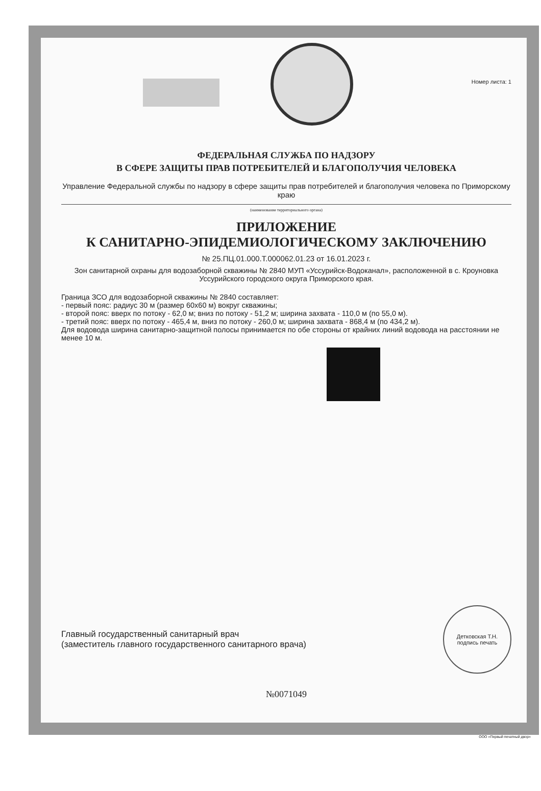Номер листа: 1
ФЕДЕРАЛЬНАЯ СЛУЖБА ПО НАДЗОРУ
В СФЕРЕ ЗАЩИТЫ ПРАВ ПОТРЕБИТЕЛЕЙ И БЛАГОПОЛУЧИЯ ЧЕЛОВЕКА
Управление Федеральной службы по надзору в сфере защиты прав потребителей и благополучия человека по Приморскому краю
(наименование территориального органа)
ПРИЛОЖЕНИЕ
К САНИТАРНО-ЭПИДЕМИОЛОГИЧЕСКОМУ ЗАКЛЮЧЕНИЮ
№ 25.ПЦ.01.000.Т.000062.01.23 от 16.01.2023 г.
Зон санитарной охраны для водозаборной скважины № 2840 МУП «Уссурийск-Водоканал», расположенной в с. Кроуновка Уссурийского городского округа Приморского края.
Граница ЗСО для водозаборной скважины № 2840 составляет:
- первый пояс: радиус 30 м (размер 60x60 м) вокруг скважины;
- второй пояс: вверх по потоку - 62,0 м; вниз по потоку - 51,2 м; ширина захвата - 110,0 м (по 55,0 м).
- третий пояс: вверх по потоку - 465,4 м, вниз по потоку - 260,0 м; ширина захвата - 868,4 м (по 434,2 м).
Для водовода ширина санитарно-защитной полосы принимается по обе стороны от крайних линий водовода на расстоянии не менее 10 м.
Главный государственный санитарный врач
(заместитель главного государственного санитарного врача)
Детковская Т.Н.
подпись печать
№0071049
ООО «Первый печатный двор»